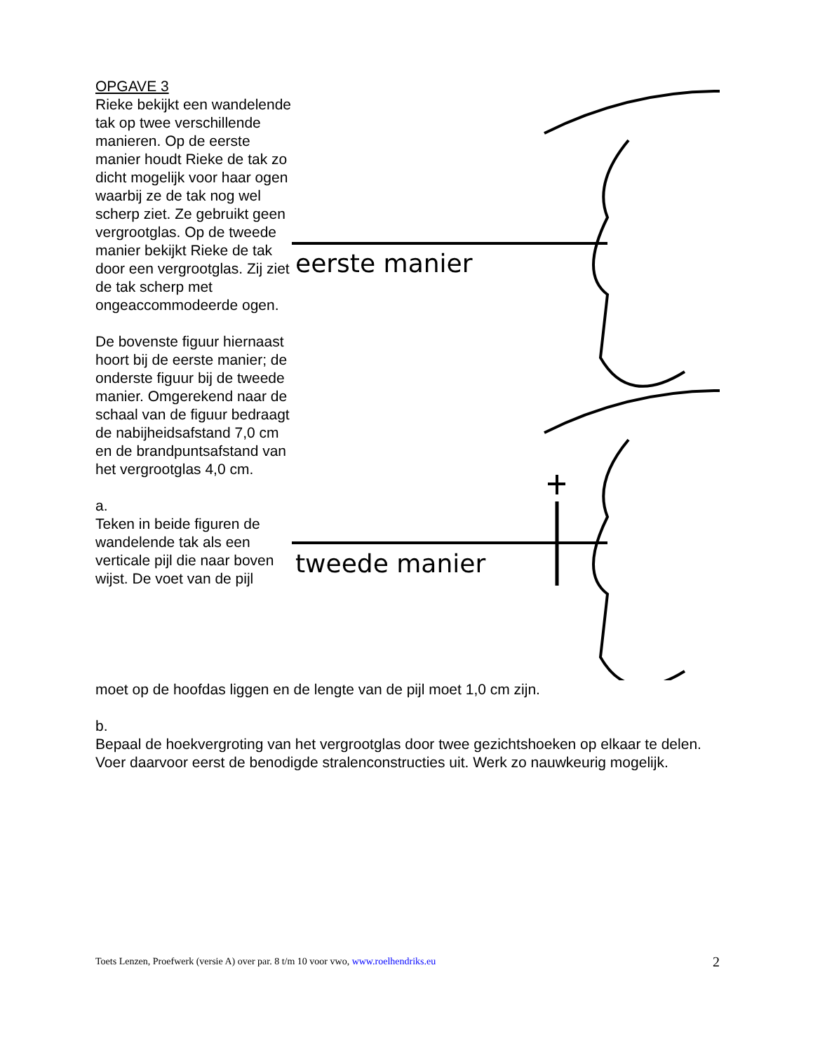OPGAVE 3
Rieke bekijkt een wandelende tak op twee verschillende manieren. Op de eerste manier houdt Rieke de tak zo dicht mogelijk voor haar ogen waarbij ze de tak nog wel scherp ziet. Ze gebruikt geen vergrootglas. Op de tweede manier bekijkt Rieke de tak door een vergrootglas. Zij ziet de tak scherp met ongeaccommodeerde ogen.
De bovenste figuur hiernaast hoort bij de eerste manier; de onderste figuur bij de tweede manier. Omgerekend naar de schaal van de figuur bedraagt de nabijheidsafstand 7,0 cm en de brandpuntsafstand van het vergrootglas 4,0 cm.
a.
Teken in beide figuren de wandelende tak als een verticale pijl die naar boven wijst. De voet van de pijl
eerste manier
tweede manier
moet op de hoofdas liggen en de lengte van de pijl moet 1,0 cm zijn.
b.
Bepaal de hoekvergroting van het vergrootglas door twee gezichtshoeken op elkaar te delen. Voer daarvoor eerst de benodigde stralenconstructies uit. Werk zo nauwkeurig mogelijk.
Toets Lenzen, Proefwerk (versie A) over par. 8 t/m 10 voor vwo, www.roelhendriks.eu 2